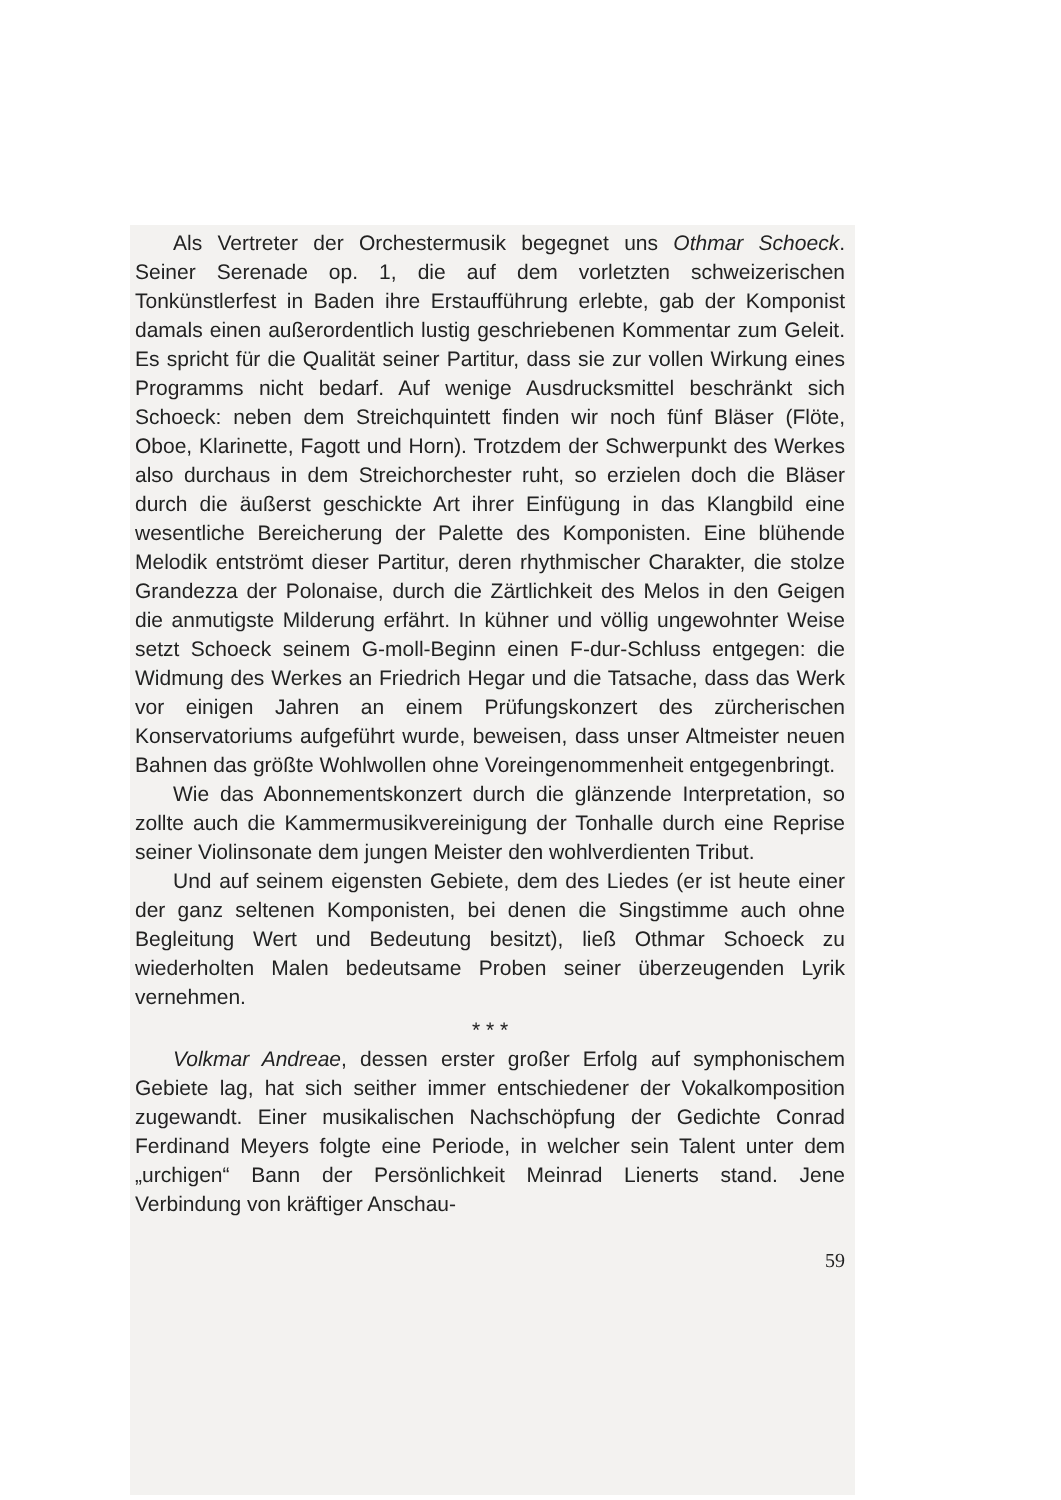Als Vertreter der Orchestermusik begegnet uns Othmar Schoeck. Seiner Serenade op. 1, die auf dem vorletzten schweizerischen Tonkünstlerfest in Baden ihre Erstaufführung erlebte, gab der Komponist damals einen außerordentlich lustig geschriebenen Kommentar zum Geleit. Es spricht für die Qualität seiner Partitur, dass sie zur vollen Wirkung eines Programms nicht bedarf. Auf wenige Ausdrucksmittel beschränkt sich Schoeck: neben dem Streichquintett finden wir noch fünf Bläser (Flöte, Oboe, Klarinette, Fagott und Horn). Trotzdem der Schwerpunkt des Werkes also durchaus in dem Streichorchester ruht, so erzielen doch die Bläser durch die äußerst geschickte Art ihrer Einfügung in das Klangbild eine wesentliche Bereicherung der Palette des Komponisten. Eine blühende Melodik entströmt dieser Partitur, deren rhythmischer Charakter, die stolze Grandezza der Polonaise, durch die Zärtlichkeit des Melos in den Geigen die anmutigste Milderung erfährt. In kühner und völlig ungewohnter Weise setzt Schoeck seinem G-moll-Beginn einen F-dur-Schluss entgegen: die Widmung des Werkes an Friedrich Hegar und die Tatsache, dass das Werk vor einigen Jahren an einem Prüfungskonzert des zürcherischen Konservatoriums aufgeführt wurde, beweisen, dass unser Altmeister neuen Bahnen das größte Wohlwollen ohne Voreingenommenheit entgegenbringt.
Wie das Abonnementskonzert durch die glänzende Interpretation, so zollte auch die Kammermusikvereinigung der Tonhalle durch eine Reprise seiner Violinsonate dem jungen Meister den wohlverdienten Tribut.
Und auf seinem eigensten Gebiete, dem des Liedes (er ist heute einer der ganz seltenen Komponisten, bei denen die Singstimme auch ohne Begleitung Wert und Bedeutung besitzt), ließ Othmar Schoeck zu wiederholten Malen bedeutsame Proben seiner überzeugenden Lyrik vernehmen.
* * *
Volkmar Andreae, dessen erster großer Erfolg auf symphonischem Gebiete lag, hat sich seither immer entschiedener der Vokalkomposition zugewandt. Einer musikalischen Nachschöpfung der Gedichte Conrad Ferdinand Meyers folgte eine Periode, in welcher sein Talent unter dem „urchigen“ Bann der Persönlichkeit Meinrad Lienerts stand. Jene Verbindung von kräftiger Anschau-
59